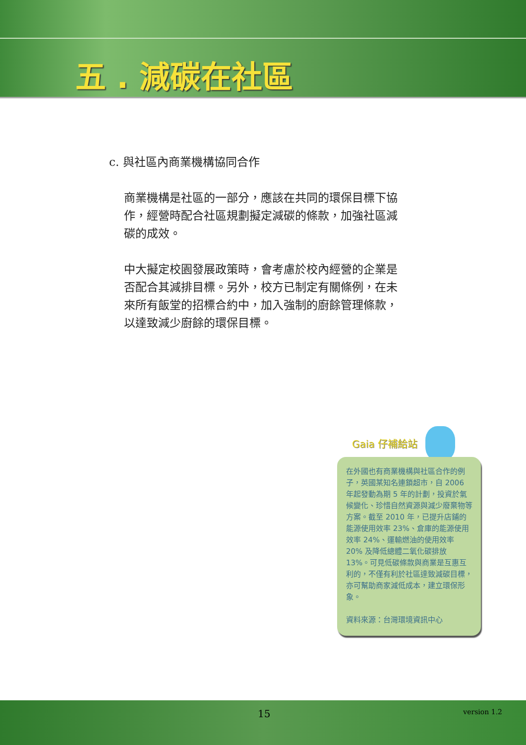五 . 減碳在社區
c. 與社區內商業機構協同合作
商業機構是社區的一部分，應該在共同的環保目標下協作，經營時配合社區規劃擬定減碳的條款，加強社區減碳的成效。
中大擬定校園發展政策時，會考慮於校內經營的企業是否配合其減排目標。另外，校方已制定有關條例，在未來所有飯堂的招標合約中，加入強制的廚餘管理條款，以達致減少廚餘的環保目標。
Gaia 仔補給站
在外國也有商業機構與社區合作的例子，英國某知名連鎖超市，自 2006 年起發動為期 5 年的計劃，投資於氣候變化、珍惜自然資源與減少廢棄物等方案。截至 2010 年，已提升店鋪的能源使用效率 23%、倉庫的能源使用效率 24%、運輸燃油的使用效率 20% 及降低總體二氧化碳排放 13%。可見低碳條款與商業是互惠互利的，不僅有利於社區達致減碳目標，亦可幫助商家減低成本，建立環保形象。
資料來源：台灣環境資訊中心
15 version 1.2